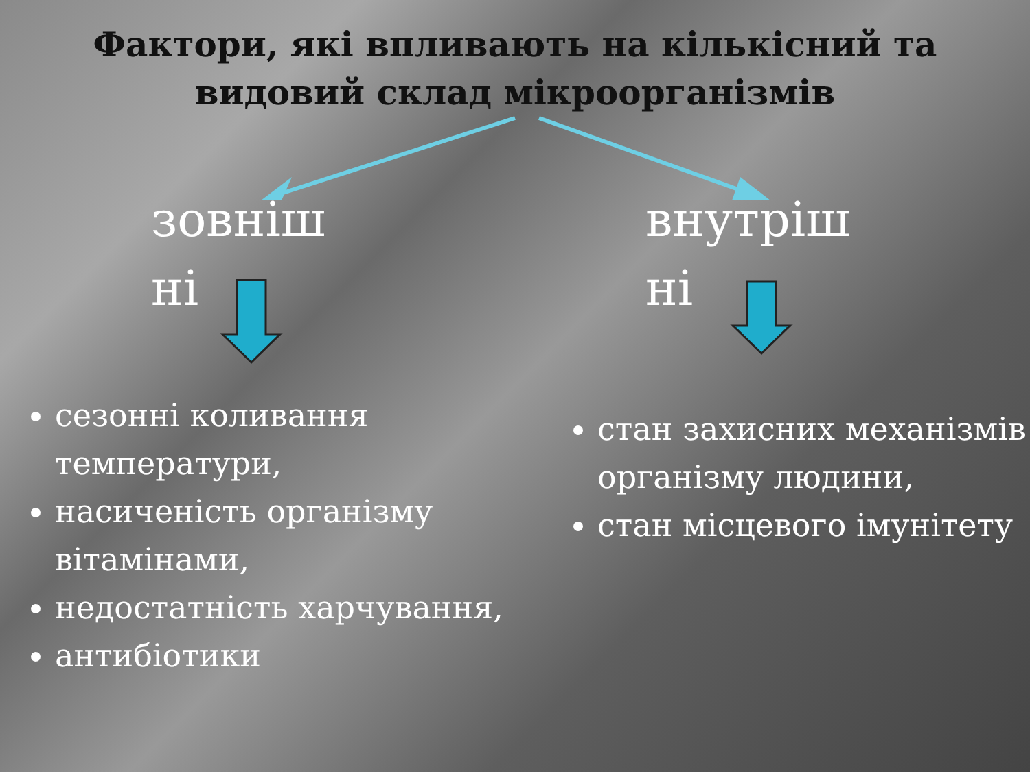Фактори, які впливають на кількісний та
видовий склад мікроорганізмів
зовніш
ні
сезонні коливання температури,
насиченість організму вітамінами,
недостатність харчування,
антибіотики
внутріш
ні
стан захисних механізмів організму людини,
стан місцевого імунітету